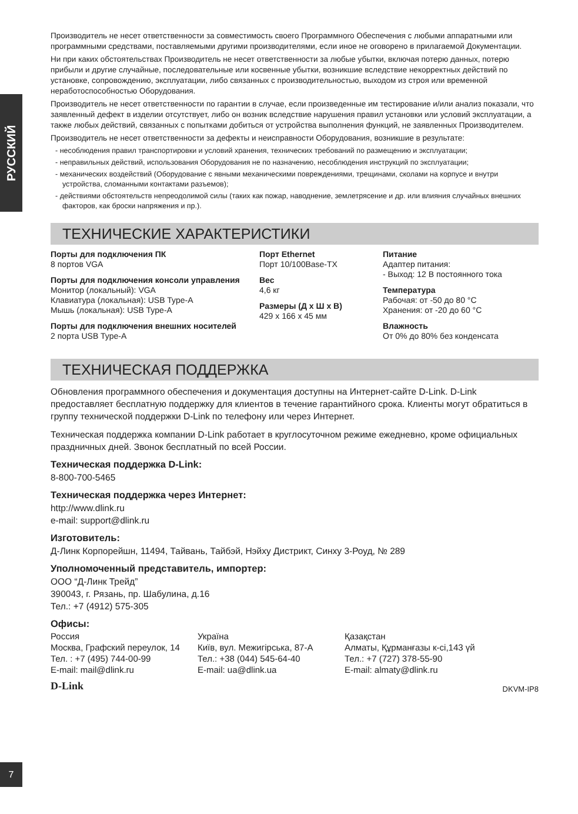РУССКИЙ
Производитель не несет ответственности за совместимость своего Программного Обеспечения с любыми аппаратными или программными средствами, поставляемыми другими производителями, если иное не оговорено в прилагаемой Документации.
Ни при каких обстоятельствах Производитель не несет ответственности за любые убытки, включая потерю данных, потерю прибыли и другие случайные, последовательные или косвенные убытки, возникшие вследствие некорректных действий по установке, сопровождению, эксплуатации, либо связанных с производительностью, выходом из строя или временной неработоспособностью Оборудования.
Производитель не несет ответственности по гарантии в случае, если произведенные им тестирование и/или анализ показали, что заявленный дефект в изделии отсутствует, либо он возник вследствие нарушения правил установки или условий эксплуатации, а также любых действий, связанных с попытками добиться от устройства выполнения функций, не заявленных Производителем.
Производитель не несет ответственности за дефекты и неисправности Оборудования, возникшие в результате:
- несоблюдения правил транспортировки и условий хранения, технических требований по размещению и эксплуатации;
- неправильных действий, использования Оборудования не по назначению, несоблюдения инструкций по эксплуатации;
- механических воздействий (Оборудование с явными механическими повреждениями, трещинами, сколами на корпусе и внутри устройства, сломанными контактами разъемов);
- действиями обстоятельств непреодолимой силы (таких как пожар, наводнение, землетрясение и др. или влияния случайных внешних факторов, как броски напряжения и пр.).
ТЕХНИЧЕСКИЕ ХАРАКТЕРИСТИКИ
Порты для подключения ПК
8 портов VGA
Порты для подключения консоли управления
Монитор (локальный): VGA
Клавиатура (локальная): USB Type-A
Мышь (локальная): USB Type-A
Порты для подключения внешних носителей
2 порта USB Type-A
Порт Ethernet
Порт 10/100Base-TX
Вес
4,6 кг
Размеры (Д x Ш x В)
429 x 166 x 45 мм
Питание
Адаптер питания:
- Выход: 12 В постоянного тока
Температура
Рабочая: от -50 до 80 °C
Хранения: от -20 до 60 °C
Влажность
От 0% до 80% без конденсата
ТЕХНИЧЕСКАЯ ПОДДЕРЖКА
Обновления программного обеспечения и документация доступны на Интернет-сайте D-Link. D-Link предоставляет бесплатную поддержку для клиентов в течение гарантийного срока. Клиенты могут обратиться в группу технической поддержки D-Link по телефону или через Интернет.
Техническая поддержка компании D-Link работает в круглосуточном режиме ежедневно, кроме официальных праздничных дней. Звонок бесплатный по всей России.
Техническая поддержка D-Link:
8-800-700-5465
Техническая поддержка через Интернет:
http://www.dlink.ru
e-mail: support@dlink.ru
Изготовитель:
Д-Линк Корпорейшн, 11494, Тайвань, Тайбэй, Нэйху Дистрикт, Синху 3-Роуд, № 289
Уполномоченный представитель, импортер:
ООО “Д-Линк Трейд”
390043, г. Рязань, пр. Шабулина, д.16
Тел.: +7 (4912) 575-305
Офисы:
Россия
Москва, Графский переулок, 14
Тел. : +7 (495) 744-00-99
E-mail: mail@dlink.ru
Україна
Київ, вул. Межигірська, 87-А
Тел.: +38 (044) 545-64-40
E-mail: ua@dlink.ua
Қазақстан
Алматы, Құрманғазы к-сі,143 үй
Тел.: +7 (727) 378-55-90
E-mail: almaty@dlink.ru
D-Link DKVM-IP8
7